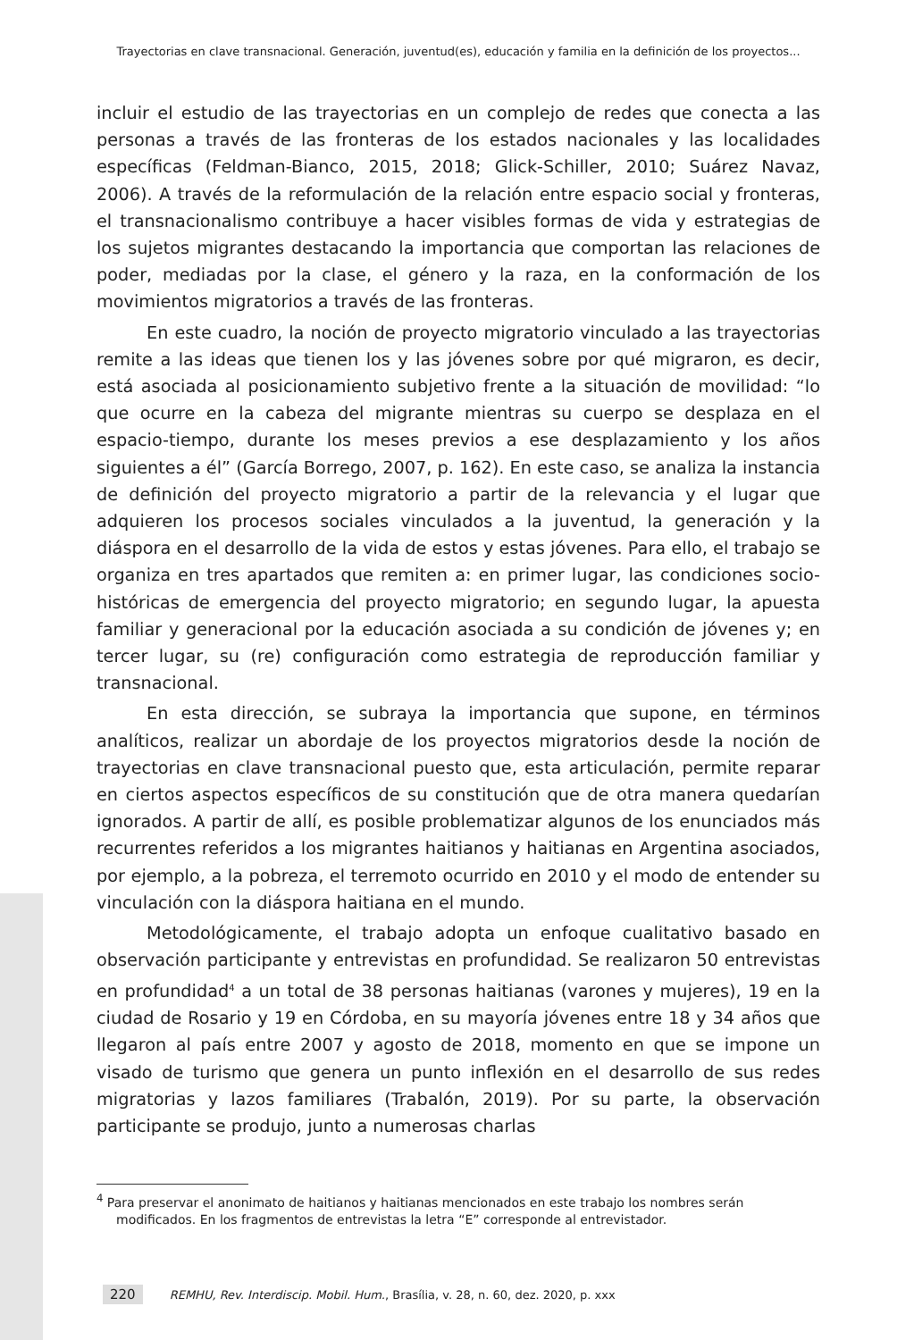Trayectorias en clave transnacional. Generación, juventud(es), educación y familia en la definición de los proyectos...
incluir el estudio de las trayectorias en un complejo de redes que conecta a las personas a través de las fronteras de los estados nacionales y las localidades específicas (Feldman-Bianco, 2015, 2018; Glick-Schiller, 2010; Suárez Navaz, 2006). A través de la reformulación de la relación entre espacio social y fronteras, el transnacionalismo contribuye a hacer visibles formas de vida y estrategias de los sujetos migrantes destacando la importancia que comportan las relaciones de poder, mediadas por la clase, el género y la raza, en la conformación de los movimientos migratorios a través de las fronteras.
En este cuadro, la noción de proyecto migratorio vinculado a las trayectorias remite a las ideas que tienen los y las jóvenes sobre por qué migraron, es decir, está asociada al posicionamiento subjetivo frente a la situación de movilidad: “lo que ocurre en la cabeza del migrante mientras su cuerpo se desplaza en el espacio-tiempo, durante los meses previos a ese desplazamiento y los años siguientes a él” (García Borrego, 2007, p. 162). En este caso, se analiza la instancia de definición del proyecto migratorio a partir de la relevancia y el lugar que adquieren los procesos sociales vinculados a la juventud, la generación y la diáspora en el desarrollo de la vida de estos y estas jóvenes. Para ello, el trabajo se organiza en tres apartados que remiten a: en primer lugar, las condiciones socio-históricas de emergencia del proyecto migratorio; en segundo lugar, la apuesta familiar y generacional por la educación asociada a su condición de jóvenes y; en tercer lugar, su (re) configuración como estrategia de reproducción familiar y transnacional.
En esta dirección, se subraya la importancia que supone, en términos analíticos, realizar un abordaje de los proyectos migratorios desde la noción de trayectorias en clave transnacional puesto que, esta articulación, permite reparar en ciertos aspectos específicos de su constitución que de otra manera quedarían ignorados. A partir de allí, es posible problematizar algunos de los enunciados más recurrentes referidos a los migrantes haitianos y haitianas en Argentina asociados, por ejemplo, a la pobreza, el terremoto ocurrido en 2010 y el modo de entender su vinculación con la diáspora haitiana en el mundo.
Metodológicamente, el trabajo adopta un enfoque cualitativo basado en observación participante y entrevistas en profundidad. Se realizaron 50 entrevistas en profundidad<sup>4</sup> a un total de 38 personas haitianas (varones y mujeres), 19 en la ciudad de Rosario y 19 en Córdoba, en su mayoría jóvenes entre 18 y 34 años que llegaron al país entre 2007 y agosto de 2018, momento en que se impone un visado de turismo que genera un punto inflexión en el desarrollo de sus redes migratorias y lazos familiares (Trabalón, 2019). Por su parte, la observación participante se produjo, junto a numerosas charlas
<sup>4</sup> Para preservar el anonimato de haitianos y haitianas mencionados en este trabajo los nombres serán modificados. En los fragmentos de entrevistas la letra “E” corresponde al entrevistador.
220 REMHU, Rev. Interdiscip. Mobil. Hum., Brasília, v. 28, n. 60, dez. 2020, p. xxx